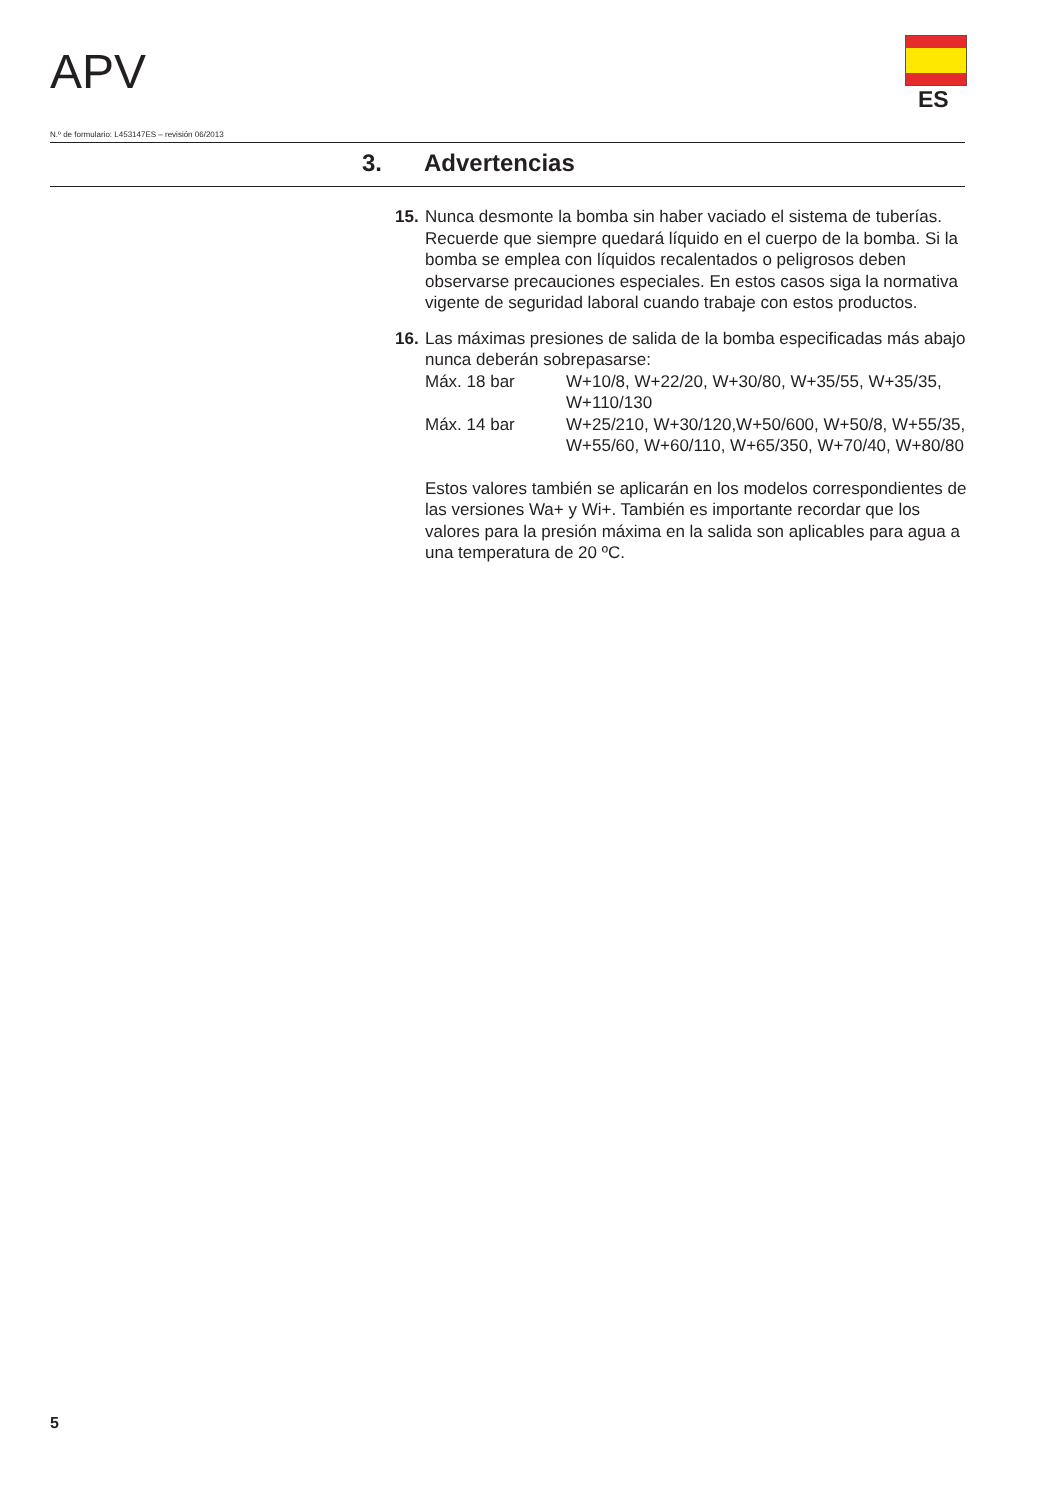APV ES
N.º de formulario: L453147ES – revisión 06/2013
3. Advertencias
15.
Nunca desmonte la bomba sin haber vaciado el sistema de tuberías. Recuerde que siempre quedará líquido en el cuerpo de la bomba. Si la bomba se emplea con líquidos recalentados o peligrosos deben observarse precauciones especiales. En estos casos siga la normativa vigente de seguridad laboral cuando trabaje con estos productos.
16.
Las máximas presiones de salida de la bomba especificadas más abajo nunca deberán sobrepasarse:
| Máx. 18 bar | W+10/8, W+22/20, W+30/80, W+35/55, W+35/35, W+110/130 |
| Máx. 14 bar | W+25/210, W+30/120,W+50/600, W+50/8, W+55/35, W+55/60, W+60/110, W+65/350, W+70/40, W+80/80 |
Estos valores también se aplicarán en los modelos correspondientes de las versiones Wa+ y Wi+. También es importante recordar que los valores para la presión máxima en la salida son aplicables para agua a una temperatura de 20 ºC.
5